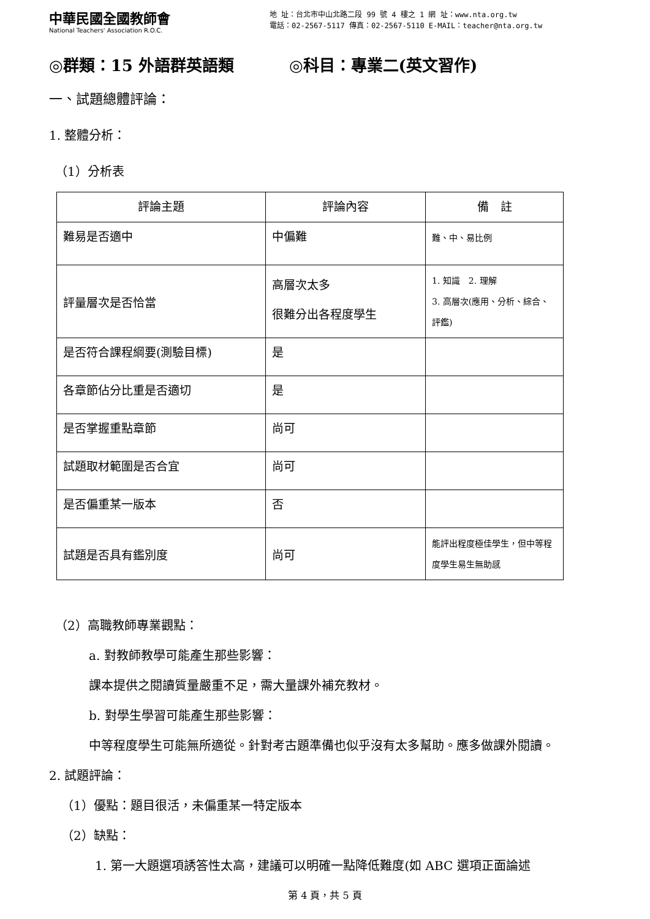中華民國全國教師會
National Teachers' Association R.O.C.
地 址：台北市中山北路二段 99 號 4 樓之 1 網 址：www.nta.org.tw
電話：02-2567-5117 傳真：02-2567-5110 E-MAIL：teacher@nta.org.tw
◎群類：15 外語群英語類 ◎科目：專業二(英文習作)
一、試題總體評論：
1. 整體分析：
（1）分析表
| 評論主題 | 評論內容 | 備 註 |
| --- | --- | --- |
| 難易是否適中 | 中偏難 | 難、中、易比例 |
| 評量層次是否恰當 | 高層次太多 很難分出各程度學生 | 1. 知識 2. 理解 3. 高層次(應用、分析、綜合、評鑑) |
| 是否符合課程綱要(測驗目標) | 是 | |
| 各章節佔分比重是否適切 | 是 | |
| 是否掌握重點章節 | 尚可 | |
| 試題取材範圍是否合宜 | 尚可 | |
| 是否偏重某一版本 | 否 | |
| 試題是否具有鑑別度 | 尚可 | 能評出程度極佳學生，但中等程度學生易生無助感 |
（2）高職教師專業觀點：
a. 對教師教學可能產生那些影響：
課本提供之閱讀質量嚴重不足，需大量課外補充教材。
b. 對學生學習可能產生那些影響：
中等程度學生可能無所適從。針對考古題準備也似乎沒有太多幫助。應多做課外閱讀。
2. 試題評論：
（1）優點：題目很活，未偏重某一特定版本
（2）缺點：
1. 第一大題選項誘答性太高，建議可以明確一點降低難度(如 ABC 選項正面論述
第 4 頁，共 5 頁